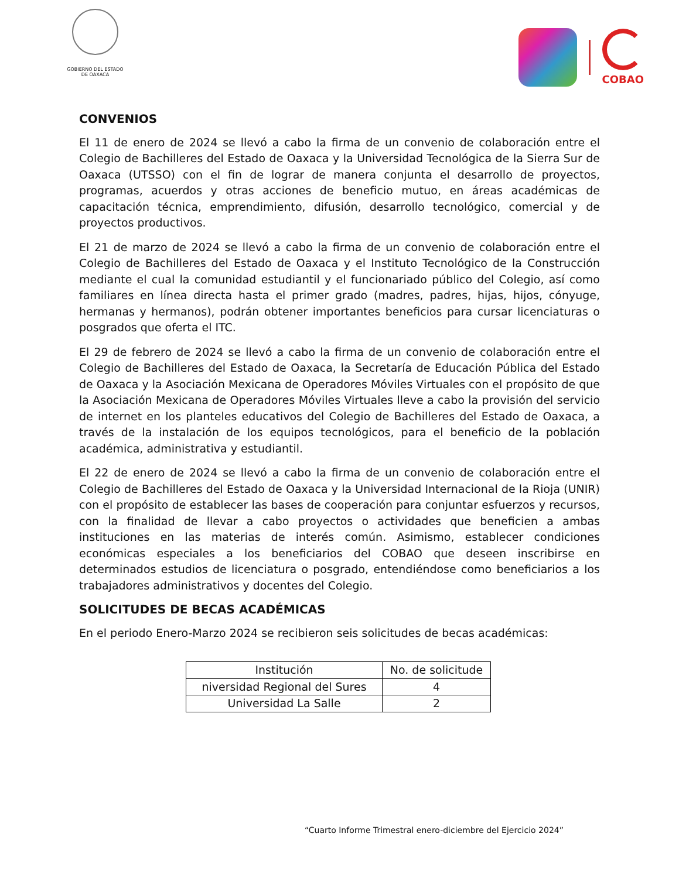GOBIERNO DEL ESTADO
DE OAXACA
COBAO
CONVENIOS
El 11 de enero de 2024 se llevó a cabo la firma de un convenio de colaboración entre el Colegio de Bachilleres del Estado de Oaxaca y la Universidad Tecnológica de la Sierra Sur de Oaxaca (UTSSO) con el fin de lograr de manera conjunta el desarrollo de proyectos, programas, acuerdos y otras acciones de beneficio mutuo, en áreas académicas de capacitación técnica, emprendimiento, difusión, desarrollo tecnológico, comercial y de proyectos productivos.
El 21 de marzo de 2024 se llevó a cabo la firma de un convenio de colaboración entre el Colegio de Bachilleres del Estado de Oaxaca y el Instituto Tecnológico de la Construcción mediante el cual la comunidad estudiantil y el funcionariado público del Colegio, así como familiares en línea directa hasta el primer grado (madres, padres, hijas, hijos, cónyuge, hermanas y hermanos), podrán obtener importantes beneficios para cursar licenciaturas o posgrados que oferta el ITC.
El 29 de febrero de 2024 se llevó a cabo la firma de un convenio de colaboración entre el Colegio de Bachilleres del Estado de Oaxaca, la Secretaría de Educación Pública del Estado de Oaxaca y la Asociación Mexicana de Operadores Móviles Virtuales con el propósito de que la Asociación Mexicana de Operadores Móviles Virtuales lleve a cabo la provisión del servicio de internet en los planteles educativos del Colegio de Bachilleres del Estado de Oaxaca, a través de la instalación de los equipos tecnológicos, para el beneficio de la población académica, administrativa y estudiantil.
El 22 de enero de 2024 se llevó a cabo la firma de un convenio de colaboración entre el Colegio de Bachilleres del Estado de Oaxaca y la Universidad Internacional de la Rioja (UNIR) con el propósito de establecer las bases de cooperación para conjuntar esfuerzos y recursos, con la finalidad de llevar a cabo proyectos o actividades que beneficien a ambas instituciones en las materias de interés común. Asimismo, establecer condiciones económicas especiales a los beneficiarios del COBAO que deseen inscribirse en determinados estudios de licenciatura o posgrado, entendiéndose como beneficiarios a los trabajadores administrativos y docentes del Colegio.
SOLICITUDES DE BECAS ACADÉMICAS
En el periodo Enero-Marzo 2024 se recibieron seis solicitudes de becas académicas:
| Institución | No. de solicitude |
| --- | --- |
| niversidad Regional del Sures | 4 |
| Universidad La Salle | 2 |
“Cuarto Informe Trimestral enero-diciembre del Ejercicio 2024”